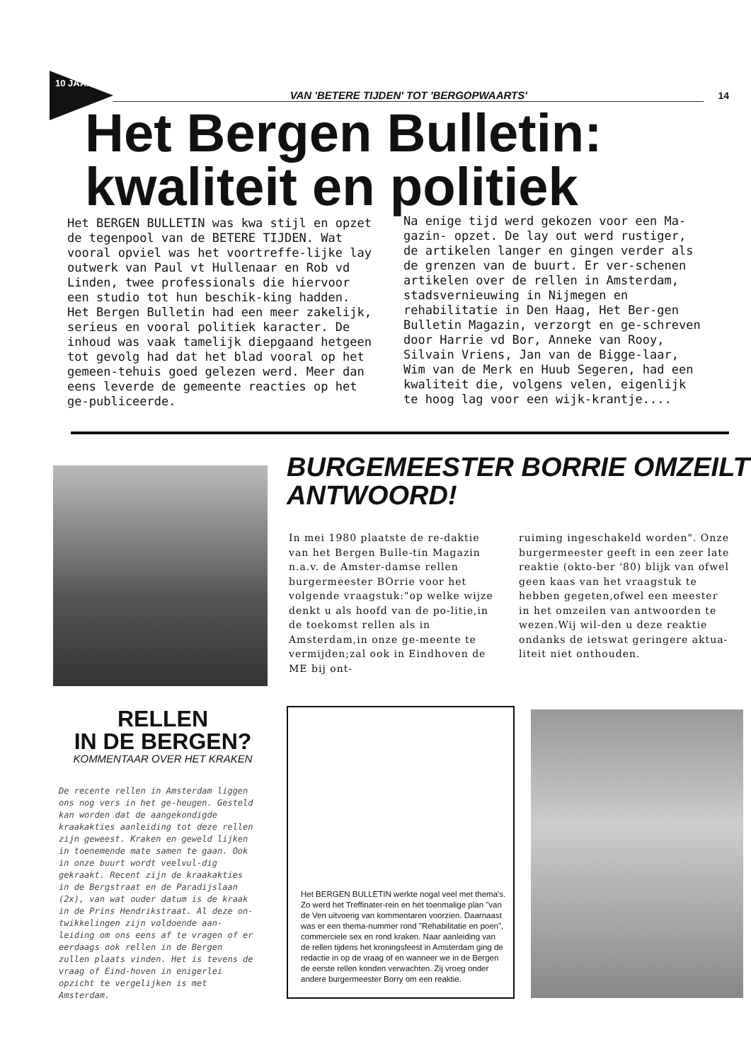10 JAAR!
VAN 'BETERE TIJDEN' TOT 'BERGOPWAARTS'
14
Het Bergen Bulletin:
kwaliteit en politiek
Het BERGEN BULLETIN was kwa stijl en opzet de tegenpool van de BETERE TIJDEN. Wat vooral opviel was het voortreffe-lijke lay outwerk van Paul vt Hullenaar en Rob vd Linden, twee professionals die hiervoor een studio tot hun beschik-king hadden. Het Bergen Bulletin had een meer zakelijk, serieus en vooral politiek karacter. De inhoud was vaak tamelijk diepgaand hetgeen tot gevolg had dat het blad vooral op het gemeen-tehuis goed gelezen werd. Meer dan eens leverde de gemeente reacties op het ge-publiceerde.
Na enige tijd werd gekozen voor een Ma-gazin- opzet. De lay out werd rustiger, de artikelen langer en gingen verder als de grenzen van de buurt. Er ver-schenen artikelen over de rellen in Amsterdam, stadsvernieuwing in Nijmegen en rehabilitatie in Den Haag, Het Ber-gen Bulletin Magazin, verzorgt en ge-schreven door Harrie vd Bor, Anneke van Rooy, Silvain Vriens, Jan van de Bigge-laar, Wim van de Merk en Huub Segeren, had een kwaliteit die, volgens velen, eigenlijk te hoog lag voor een wijk-krantje....
BURGEMEESTER BORRIE OMZEILT ANTWOORD!
In mei 1980 plaatste de re-daktie van het Bergen Bulle-tin Magazin n.a.v. de Amster-damse rellen burgermeester BOrrie voor het volgende vraagstuk:"op welke wijze denkt u als hoofd van de po-litie,in de toekomst rellen als in Amsterdam,in onze ge-meente te vermijden;zal ook in Eindhoven de ME bij ont-
ruiming ingeschakeld worden". Onze burgermeester geeft in een zeer late reaktie (okto-ber '80) blijk van ofwel geen kaas van het vraagstuk te hebben gegeten,ofwel een meester in het omzeilen van antwoorden te wezen.Wij wil-den u deze reaktie ondanks de ietswat geringere aktua-liteit niet onthouden.
RELLEN
IN DE BERGEN?
KOMMENTAAR OVER HET KRAKEN
De recente rellen in Amsterdam liggen ons nog vers in het ge-heugen. Gesteld kan worden dat de aangekondigde kraakakties aanleiding tot deze rellen zijn geweest. Kraken en geweld lijken in toenemende mate samen te gaan. Ook in onze buurt wordt veelvul-dig gekraakt. Recent zijn de kraakakties in de Bergstraat en de Paradijslaan (2x), van wat ouder datum is de kraak in de Prins Hendrikstraat. Al deze on-twikkelingen zijn voldoende aan-leiding om ons eens af te vragen of er eerdaags ook rellen in de Bergen zullen plaats vinden. Het is tevens de vraag of Eind-hoven in enigerlei opzicht te vergelijken is met Amsterdam.
Het BERGEN BULLETIN werkte nogal veel met thema's. Zo werd het Treffinater-rein en het toenmalige plan "van de Ven uitvoerig van kommentaren voorzien. Daarnaast was er een thema-nummer rond "Rehabilitatie en poen", commerciele sex en rond kraken. Naar aanleiding van de rellen tijdens het kroningsfeest in Amsterdam ging de redactie in op de vraag of en wanneer we in de Bergen de eerste rellen konden verwachten. Zij vroeg onder andere burgermeester Borry om een reaktie.